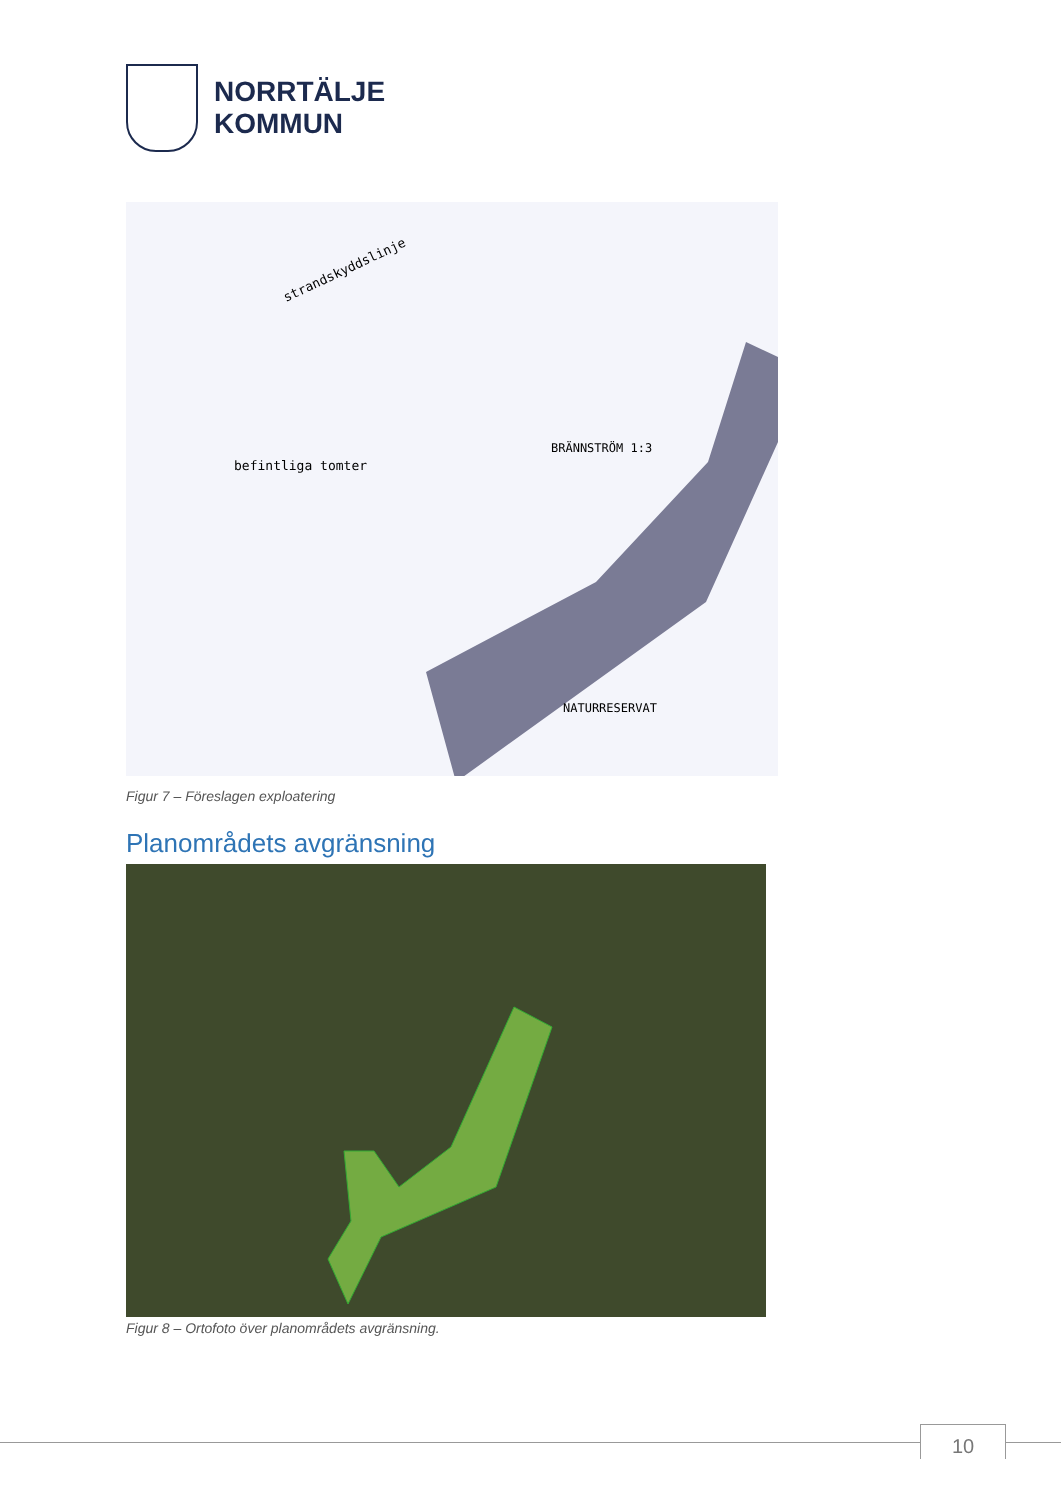NORRTÄLJE
KOMMUN
strandskyddslinje
befintliga tomter
BRÄNNSTRÖM 1:3
NATURRESERVAT
Figur 7 – Föreslagen exploatering
Planområdets avgränsning
Figur 8 – Ortofoto över planområdets avgränsning.
10